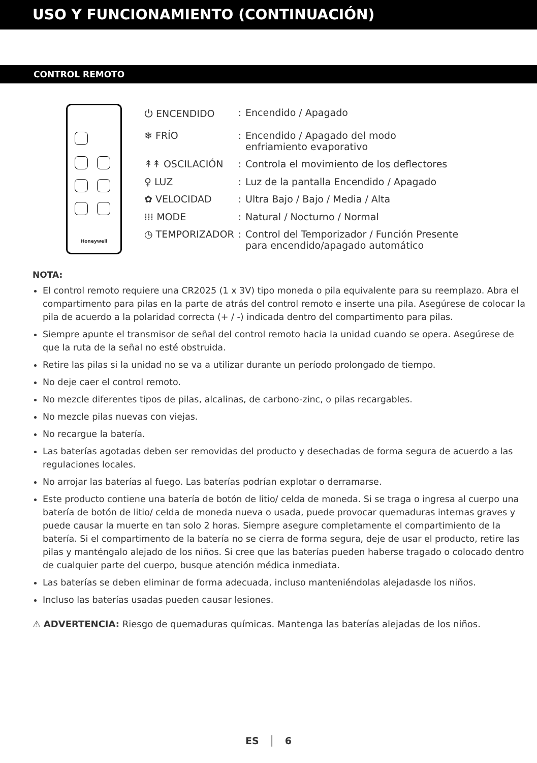USO Y FUNCIONAMIENTO (CONTINUACIÓN)
CONTROL REMOTO
Honeywell
| ⏻ ENCENDIDO | : | Encendido / Apagado |
| ❄ FRÍO | : | Encendido / Apagado del modo enfriamiento evaporativo |
| ↟↟ OSCILACIÓN | : | Controla el movimiento de los deflectores |
| ♀ LUZ | : | Luz de la pantalla Encendido / Apagado |
| ✿ VELOCIDAD | : | Ultra Bajo / Bajo / Media / Alta |
| ⁞⁞⁞ MODE | : | Natural / Nocturno / Normal |
| ◷ TEMPORIZADOR | : | Control del Temporizador / Función Presente para encendido/apagado automático |
NOTA:
El control remoto requiere una CR2025 (1 x 3V) tipo moneda o pila equivalente para su reemplazo. Abra el compartimento para pilas en la parte de atrás del control remoto e inserte una pila. Asegúrese de colocar la pila de acuerdo a la polaridad correcta (+ / -) indicada dentro del compartimento para pilas.
Siempre apunte el transmisor de señal del control remoto hacia la unidad cuando se opera. Asegúrese de que la ruta de la señal no esté obstruida.
Retire las pilas si la unidad no se va a utilizar durante un período prolongado de tiempo.
No deje caer el control remoto.
No mezcle diferentes tipos de pilas, alcalinas, de carbono-zinc, o pilas recargables.
No mezcle pilas nuevas con viejas.
No recargue la batería.
Las baterías agotadas deben ser removidas del producto y desechadas de forma segura de acuerdo a las regulaciones locales.
No arrojar las baterías al fuego. Las baterías podrían explotar o derramarse.
Este producto contiene una batería de botón de litio/ celda de moneda. Si se traga o ingresa al cuerpo una batería de botón de litio/ celda de moneda nueva o usada, puede provocar quemaduras internas graves y puede causar la muerte en tan solo 2 horas. Siempre asegure completamente el compartimiento de la batería. Si el compartimento de la batería no se cierra de forma segura, deje de usar el producto, retire las pilas y manténgalo alejado de los niños. Si cree que las baterías pueden haberse tragado o colocado dentro de cualquier parte del cuerpo, busque atención médica inmediata.
Las baterías se deben eliminar de forma adecuada, incluso manteniéndolas alejadasde los niños.
Incluso las baterías usadas pueden causar lesiones.
⚠ ADVERTENCIA: Riesgo de quemaduras químicas. Mantenga las baterías alejadas de los niños.
ES │ 6